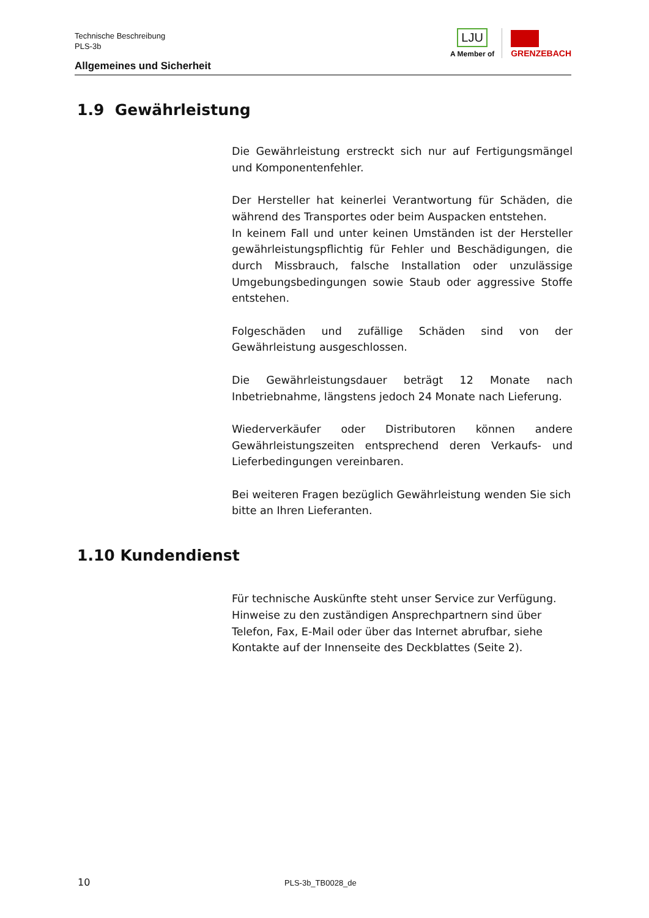Technische Beschreibung
PLS-3b
Allgemeines und Sicherheit
LJU
A Member of
GRENZEBACH
1.9 Gewährleistung
Die Gewährleistung erstreckt sich nur auf Fertigungsmängel und Komponentenfehler.
Der Hersteller hat keinerlei Verantwortung für Schäden, die während des Transportes oder beim Auspacken entstehen.
In keinem Fall und unter keinen Umständen ist der Hersteller gewährleistungspflichtig für Fehler und Beschädigungen, die durch Missbrauch, falsche Installation oder unzulässige Umgebungsbedingungen sowie Staub oder aggressive Stoffe entstehen.
Folgeschäden und zufällige Schäden sind von der Gewährleistung ausgeschlossen.
Die Gewährleistungsdauer beträgt 12 Monate nach Inbetriebnahme, längstens jedoch 24 Monate nach Lieferung.
Wiederverkäufer oder Distributoren können andere Gewährleistungszeiten entsprechend deren Verkaufs- und Lieferbedingungen vereinbaren.
Bei weiteren Fragen bezüglich Gewährleistung wenden Sie sich bitte an Ihren Lieferanten.
1.10 Kundendienst
Für technische Auskünfte steht unser Service zur Verfügung. Hinweise zu den zuständigen Ansprechpartnern sind über Telefon, Fax, E-Mail oder über das Internet abrufbar, siehe Kontakte auf der Innenseite des Deckblattes (Seite 2).
10 PLS-3b_TB0028_de